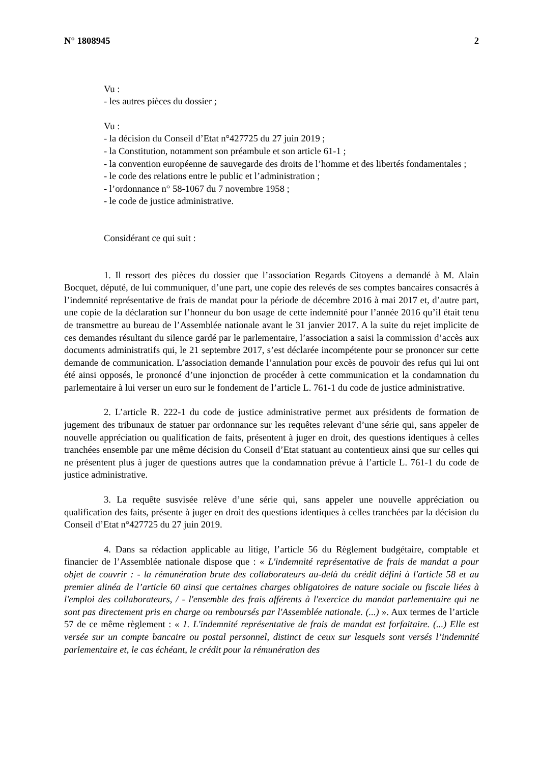N° 1808945 2
Vu :
- les autres pièces du dossier ;
Vu :
- la décision du Conseil d’Etat n°427725 du 27 juin 2019 ;
- la Constitution, notamment son préambule et son article 61-1 ;
- la convention européenne de sauvegarde des droits de l’homme et des libertés fondamentales ;
- le code des relations entre le public et l’administration ;
- l’ordonnance n° 58-1067 du 7 novembre 1958 ;
- le code de justice administrative.
Considérant ce qui suit :
1. Il ressort des pièces du dossier que l’association Regards Citoyens a demandé à M. Alain Bocquet, député, de lui communiquer, d’une part, une copie des relevés de ses comptes bancaires consacrés à l’indemnité représentative de frais de mandat pour la période de décembre 2016 à mai 2017 et, d’autre part, une copie de la déclaration sur l’honneur du bon usage de cette indemnité pour l’année 2016 qu’il était tenu de transmettre au bureau de l’Assemblée nationale avant le 31 janvier 2017. A la suite du rejet implicite de ces demandes résultant du silence gardé par le parlementaire, l’association a saisi la commission d’accès aux documents administratifs qui, le 21 septembre 2017, s’est déclarée incompétente pour se prononcer sur cette demande de communication. L’association demande l’annulation pour excès de pouvoir des refus qui lui ont été ainsi opposés, le prononcé d’une injonction de procéder à cette communication et la condamnation du parlementaire à lui verser un euro sur le fondement de l’article L. 761-1 du code de justice administrative.
2. L’article R. 222-1 du code de justice administrative permet aux présidents de formation de jugement des tribunaux de statuer par ordonnance sur les requêtes relevant d’une série qui, sans appeler de nouvelle appréciation ou qualification de faits, présentent à juger en droit, des questions identiques à celles tranchées ensemble par une même décision du Conseil d’Etat statuant au contentieux ainsi que sur celles qui ne présentent plus à juger de questions autres que la condamnation prévue à l’article L. 761-1 du code de justice administrative.
3. La requête susvisée relève d’une série qui, sans appeler une nouvelle appréciation ou qualification des faits, présente à juger en droit des questions identiques à celles tranchées par la décision du Conseil d’Etat n°427725 du 27 juin 2019.
4. Dans sa rédaction applicable au litige, l’article 56 du Règlement budgétaire, comptable et financier de l’Assemblée nationale dispose que : « L'indemnité représentative de frais de mandat a pour objet de couvrir : - la rémunération brute des collaborateurs au-delà du crédit défini à l'article 58 et au premier alinéa de l’article 60 ainsi que certaines charges obligatoires de nature sociale ou fiscale liées à l'emploi des collaborateurs, / - l'ensemble des frais afférents à l'exercice du mandat parlementaire qui ne sont pas directement pris en charge ou remboursés par l'Assemblée nationale. (...) ». Aux termes de l’article 57 de ce même règlement : « 1. L'indemnité représentative de frais de mandat est forfaitaire. (...) Elle est versée sur un compte bancaire ou postal personnel, distinct de ceux sur lesquels sont versés l’indemnité parlementaire et, le cas échéant, le crédit pour la rémunération des